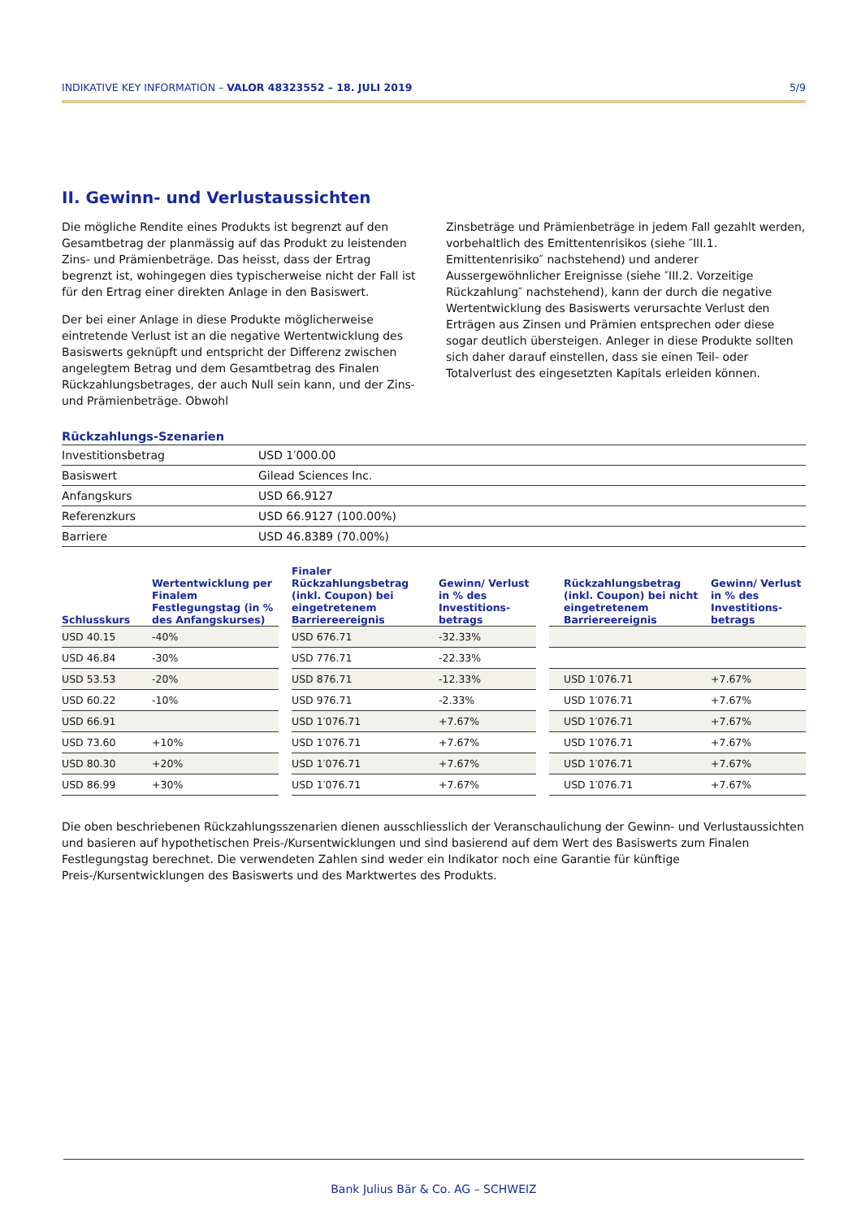INDIKATIVE KEY INFORMATION – VALOR 48323552 – 18. JULI 2019 5/9
II. Gewinn- und Verlustaussichten
Die mögliche Rendite eines Produkts ist begrenzt auf den Gesamtbetrag der planmässig auf das Produkt zu leistenden Zins- und Prämienbeträge. Das heisst, dass der Ertrag begrenzt ist, wohingegen dies typischerweise nicht der Fall ist für den Ertrag einer direkten Anlage in den Basiswert.
Der bei einer Anlage in diese Produkte möglicherweise eintretende Verlust ist an die negative Wertentwicklung des Basiswerts geknüpft und entspricht der Differenz zwischen angelegtem Betrag und dem Gesamtbetrag des Finalen Rückzahlungsbetrages, der auch Null sein kann, und der Zins- und Prämienbeträge. Obwohl
Zinsbeträge und Prämienbeträge in jedem Fall gezahlt werden, vorbehaltlich des Emittentenrisikos (siehe ″III.1. Emittentenrisiko″ nachstehend) und anderer Aussergewöhnlicher Ereignisse (siehe ″III.2. Vorzeitige Rückzahlung″ nachstehend), kann der durch die negative Wertentwicklung des Basiswerts verursachte Verlust den Erträgen aus Zinsen und Prämien entsprechen oder diese sogar deutlich übersteigen. Anleger in diese Produkte sollten sich daher darauf einstellen, dass sie einen Teil- oder Totalverlust des eingesetzten Kapitals erleiden können.
Rückzahlungs-Szenarien
| Investitionsbetrag | USD 1′000.00 |
| Basiswert | Gilead Sciences Inc. |
| Anfangskurs | USD 66.9127 |
| Referenzkurs | USD 66.9127 (100.00%) |
| Barriere | USD 46.8389 (70.00%) |
| Schlusskurs | Wertentwicklung per Finalem Festlegungstag (in % des Anfangskurses) | | Finaler Rückzahlungsbetrag (inkl. Coupon) bei eingetretenem Barriereereignis | Gewinn/ Verlust in % des Investitions­betrags | | Rückzahlungsbetrag (inkl. Coupon) bei nicht eingetretenem Barriereereignis | Gewinn/ Verlust in % des Investitions­betrags |
| --- | --- | --- | --- | --- | --- | --- | --- |
| USD 40.15 | -40% | | USD 676.71 | -32.33% | | | |
| USD 46.84 | -30% | | USD 776.71 | -22.33% | | | |
| USD 53.53 | -20% | | USD 876.71 | -12.33% | | USD 1′076.71 | +7.67% |
| USD 60.22 | -10% | | USD 976.71 | -2.33% | | USD 1′076.71 | +7.67% |
| USD 66.91 | | | USD 1′076.71 | +7.67% | | USD 1′076.71 | +7.67% |
| USD 73.60 | +10% | | USD 1′076.71 | +7.67% | | USD 1′076.71 | +7.67% |
| USD 80.30 | +20% | | USD 1′076.71 | +7.67% | | USD 1′076.71 | +7.67% |
| USD 86.99 | +30% | | USD 1′076.71 | +7.67% | | USD 1′076.71 | +7.67% |
Die oben beschriebenen Rückzahlungsszenarien dienen ausschliesslich der Veranschaulichung der Gewinn- und Verlustaussichten und basieren auf hypothetischen Preis-/Kursentwicklungen und sind basierend auf dem Wert des Basiswerts zum Finalen Festlegungstag berechnet. Die verwendeten Zahlen sind weder ein Indikator noch eine Garantie für künftige Preis-/Kursentwicklungen des Basiswerts und des Marktwertes des Produkts.
Bank Julius Bär & Co. AG – SCHWEIZ